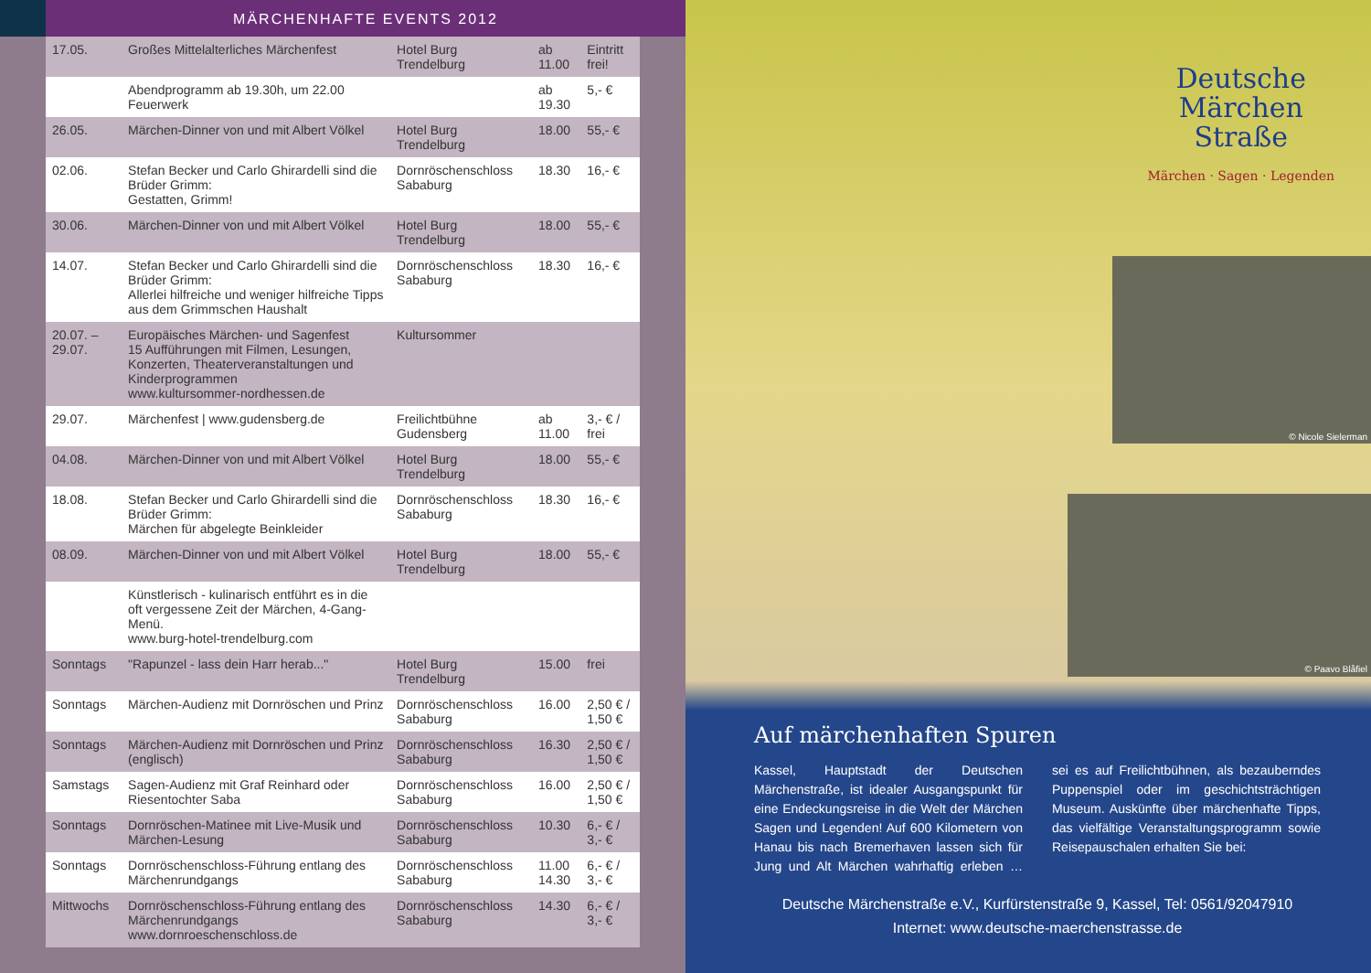MÄRCHENHAFTE EVENTS 2012
| 17.05. | Großes Mittelalterliches Märchenfest | Hotel Burg Trendelburg | ab 11.00 | Eintritt frei! |
| | Abendprogramm ab 19.30h, um 22.00 Feuerwerk | | ab 19.30 | 5,- € |
| 26.05. | Märchen-Dinner von und mit Albert Völkel | Hotel Burg Trendelburg | 18.00 | 55,- € |
| 02.06. | Stefan Becker und Carlo Ghirardelli sind die Brüder Grimm: Gestatten, Grimm! | Dornröschenschloss Sababurg | 18.30 | 16,- € |
| 30.06. | Märchen-Dinner von und mit Albert Völkel | Hotel Burg Trendelburg | 18.00 | 55,- € |
| 14.07. | Stefan Becker und Carlo Ghirardelli sind die Brüder Grimm: Allerlei hilfreiche und weniger hilfreiche Tipps aus dem Grimmschen Haushalt | Dornröschenschloss Sababurg | 18.30 | 16,- € |
| 20.07. – 29.07. | Europäisches Märchen- und Sagenfest 15 Aufführungen mit Filmen, Lesungen, Konzerten, Theaterveranstaltungen und Kinderprogrammen www.kultursommer-nordhessen.de | Kultursommer | | |
| 29.07. | Märchenfest / www.gudensberg.de | Freilichtbühne Gudensberg | ab 11.00 | 3,- € / frei |
| 04.08. | Märchen-Dinner von und mit Albert Völkel | Hotel Burg Trendelburg | 18.00 | 55,- € |
| 18.08. | Stefan Becker und Carlo Ghirardelli sind die Brüder Grimm: Märchen für abgelegte Beinkleider | Dornröschenschloss Sababurg | 18.30 | 16,- € |
| 08.09. | Märchen-Dinner von und mit Albert Völkel | Hotel Burg Trendelburg | 18.00 | 55,- € |
| | Künstlerisch - kulinarisch entführt es in die oft vergessene Zeit der Märchen, 4-Gang-Menü. www.burg-hotel-trendelburg.com | | | |
| Sonntags | "Rapunzel - lass dein Harr herab..." | Hotel Burg Trendelburg | 15.00 | frei |
| Sonntags | Märchen-Audienz mit Dornröschen und Prinz | Dornröschenschloss Sababurg | 16.00 | 2,50 € / 1,50 € |
| Sonntags | Märchen-Audienz mit Dornröschen und Prinz (englisch) | Dornröschenschloss Sababurg | 16.30 | 2,50 € / 1,50 € |
| Samstags | Sagen-Audienz mit Graf Reinhard oder Riesentochter Saba | Dornröschenschloss Sababurg | 16.00 | 2,50 € / 1,50 € |
| Sonntags | Dornröschen-Matinee mit Live-Musik und Märchen-Lesung | Dornröschenschloss Sababurg | 10.30 | 6,- € / 3,- € |
| Sonntags | Dornröschenschloss-Führung entlang des Märchenrundgangs | Dornröschenschloss Sababurg | 11.00 14.30 | 6,- € / 3,- € |
| Mittwochs | Dornröschenschloss-Führung entlang des Märchenrundgangs www.dornroeschenschloss.de | Dornröschenschloss Sababurg | 14.30 | 6,- € / 3,- € |
Deutsche
Märchen
Straße
Märchen · Sagen · Legenden
© Nicole Sielerman
© Paavo Blåfiel
Auf märchenhaften Spuren
Kassel, Hauptstadt der Deutschen Märchenstraße, ist idealer Ausgangspunkt für eine Endeckungsreise in die Welt der Märchen Sagen und Legenden! Auf 600 Kilometern von Hanau bis nach Bremerhaven lassen sich für Jung und Alt Märchen wahrhaftig erleben … sei es auf Freilichtbühnen, als bezauberndes Puppenspiel oder im geschichtsträchtigen Museum. Auskünfte über märchenhafte Tipps, das vielfältige Veranstaltungsprogramm sowie Reisepauschalen erhalten Sie bei:
Deutsche Märchenstraße e.V., Kurfürstenstraße 9, Kassel, Tel: 0561/92047910
Internet: www.deutsche-maerchenstrasse.de